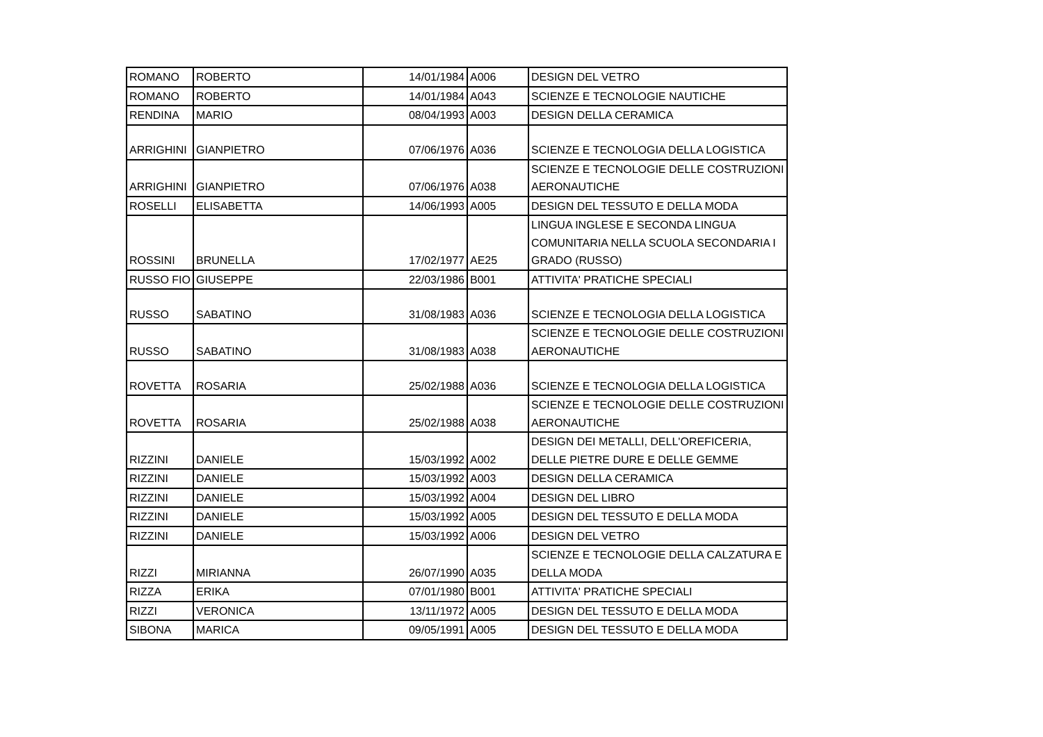| ROMANO | ROBERTO | 14/01/1984 | A006 | DESIGN DEL VETRO |
| ROMANO | ROBERTO | 14/01/1984 | A043 | SCIENZE E TECNOLOGIE NAUTICHE |
| RENDINA | MARIO | 08/04/1993 | A003 | DESIGN DELLA CERAMICA |
| ARRIGHINI | GIANPIETRO | 07/06/1976 | A036 | SCIENZE E TECNOLOGIA DELLA LOGISTICA |
| ARRIGHINI | GIANPIETRO | 07/06/1976 | A038 | SCIENZE E TECNOLOGIE DELLE COSTRUZIONI AERONAUTICHE |
| ROSELLI | ELISABETTA | 14/06/1993 | A005 | DESIGN DEL TESSUTO E DELLA MODA |
| ROSSINI | BRUNELLA | 17/02/1977 | AE25 | LINGUA INGLESE E SECONDA LINGUA COMUNITARIA NELLA SCUOLA SECONDARIA I GRADO (RUSSO) |
| RUSSO FIO | GIUSEPPE | 22/03/1986 | B001 | ATTIVITA' PRATICHE SPECIALI |
| RUSSO | SABATINO | 31/08/1983 | A036 | SCIENZE E TECNOLOGIA DELLA LOGISTICA |
| RUSSO | SABATINO | 31/08/1983 | A038 | SCIENZE E TECNOLOGIE DELLE COSTRUZIONI AERONAUTICHE |
| ROVETTA | ROSARIA | 25/02/1988 | A036 | SCIENZE E TECNOLOGIA DELLA LOGISTICA |
| ROVETTA | ROSARIA | 25/02/1988 | A038 | SCIENZE E TECNOLOGIE DELLE COSTRUZIONI AERONAUTICHE |
| RIZZINI | DANIELE | 15/03/1992 | A002 | DESIGN DEI METALLI, DELL'OREFICERIA, DELLE PIETRE DURE E DELLE GEMME |
| RIZZINI | DANIELE | 15/03/1992 | A003 | DESIGN DELLA CERAMICA |
| RIZZINI | DANIELE | 15/03/1992 | A004 | DESIGN DEL LIBRO |
| RIZZINI | DANIELE | 15/03/1992 | A005 | DESIGN DEL TESSUTO E DELLA MODA |
| RIZZINI | DANIELE | 15/03/1992 | A006 | DESIGN DEL VETRO |
| RIZZI | MIRIANNA | 26/07/1990 | A035 | SCIENZE E TECNOLOGIE DELLA CALZATURA E DELLA MODA |
| RIZZA | ERIKA | 07/01/1980 | B001 | ATTIVITA' PRATICHE SPECIALI |
| RIZZI | VERONICA | 13/11/1972 | A005 | DESIGN DEL TESSUTO E DELLA MODA |
| SIBONA | MARICA | 09/05/1991 | A005 | DESIGN DEL TESSUTO E DELLA MODA |